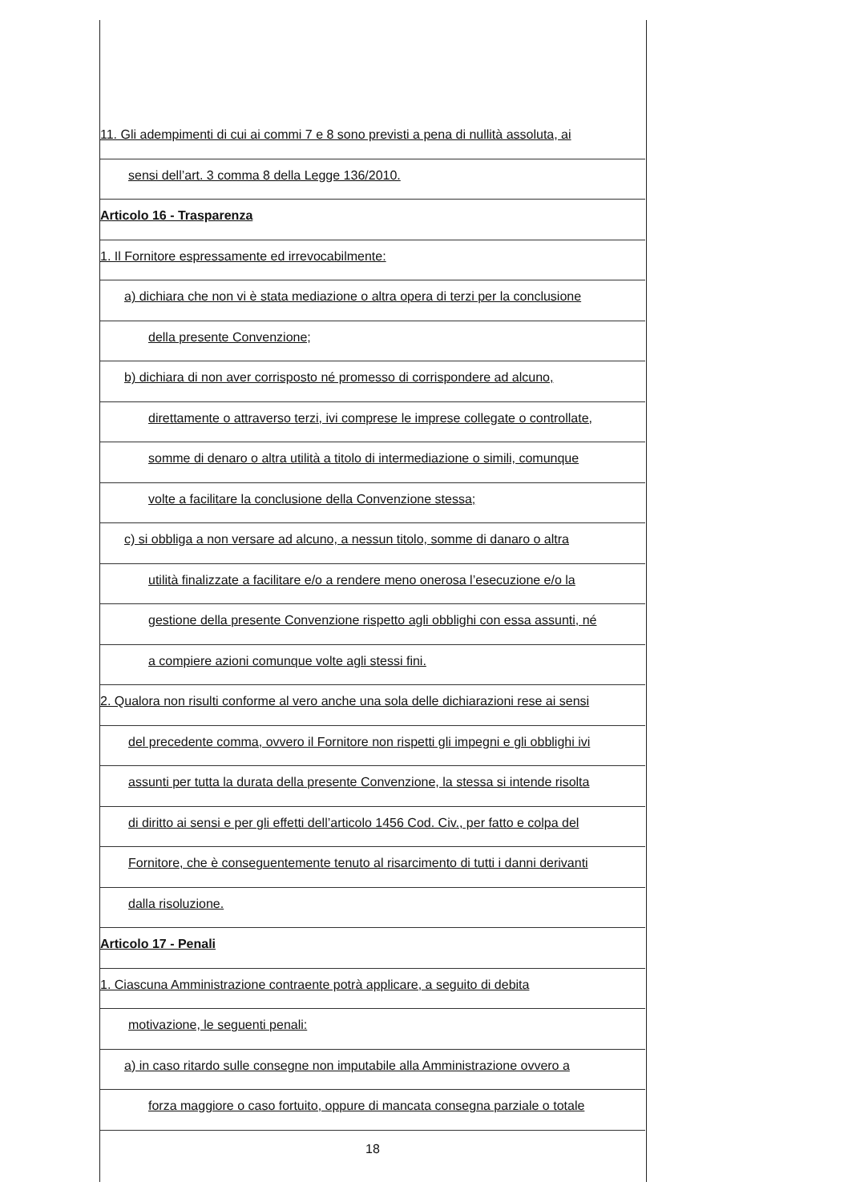11. Gli adempimenti di cui ai commi 7 e 8 sono previsti a pena di nullità assoluta, ai
sensi dell’art. 3 comma 8 della Legge 136/2010.
Articolo 16 - Trasparenza
1. Il Fornitore espressamente ed irrevocabilmente:
a) dichiara che non vi è stata mediazione o altra opera di terzi per la conclusione
della presente Convenzione;
b) dichiara di non aver corrisposto né promesso di corrispondere ad alcuno,
direttamente o attraverso terzi, ivi comprese le imprese collegate o controllate,
somme di denaro o altra utilità a titolo di intermediazione o simili, comunque
volte a facilitare la conclusione della Convenzione stessa;
c) si obbliga a non versare ad alcuno, a nessun titolo, somme di danaro o altra
utilità finalizzate a facilitare e/o a rendere meno onerosa l’esecuzione e/o la
gestione della presente Convenzione rispetto agli obblighi con essa assunti, né
a compiere azioni comunque volte agli stessi fini.
2. Qualora non risulti conforme al vero anche una sola delle dichiarazioni rese ai sensi
del precedente comma, ovvero il Fornitore non rispetti gli impegni e gli obblighi ivi
assunti per tutta la durata della presente Convenzione, la stessa si intende risolta
di diritto ai sensi e per gli effetti dell’articolo 1456 Cod. Civ., per fatto e colpa del
Fornitore, che è conseguentemente tenuto al risarcimento di tutti i danni derivanti
dalla risoluzione.
Articolo 17 - Penali
1. Ciascuna Amministrazione contraente potrà applicare, a seguito di debita
motivazione, le seguenti penali:
a) in caso ritardo sulle consegne non imputabile alla Amministrazione ovvero a
forza maggiore o caso fortuito, oppure di mancata consegna parziale o totale
18